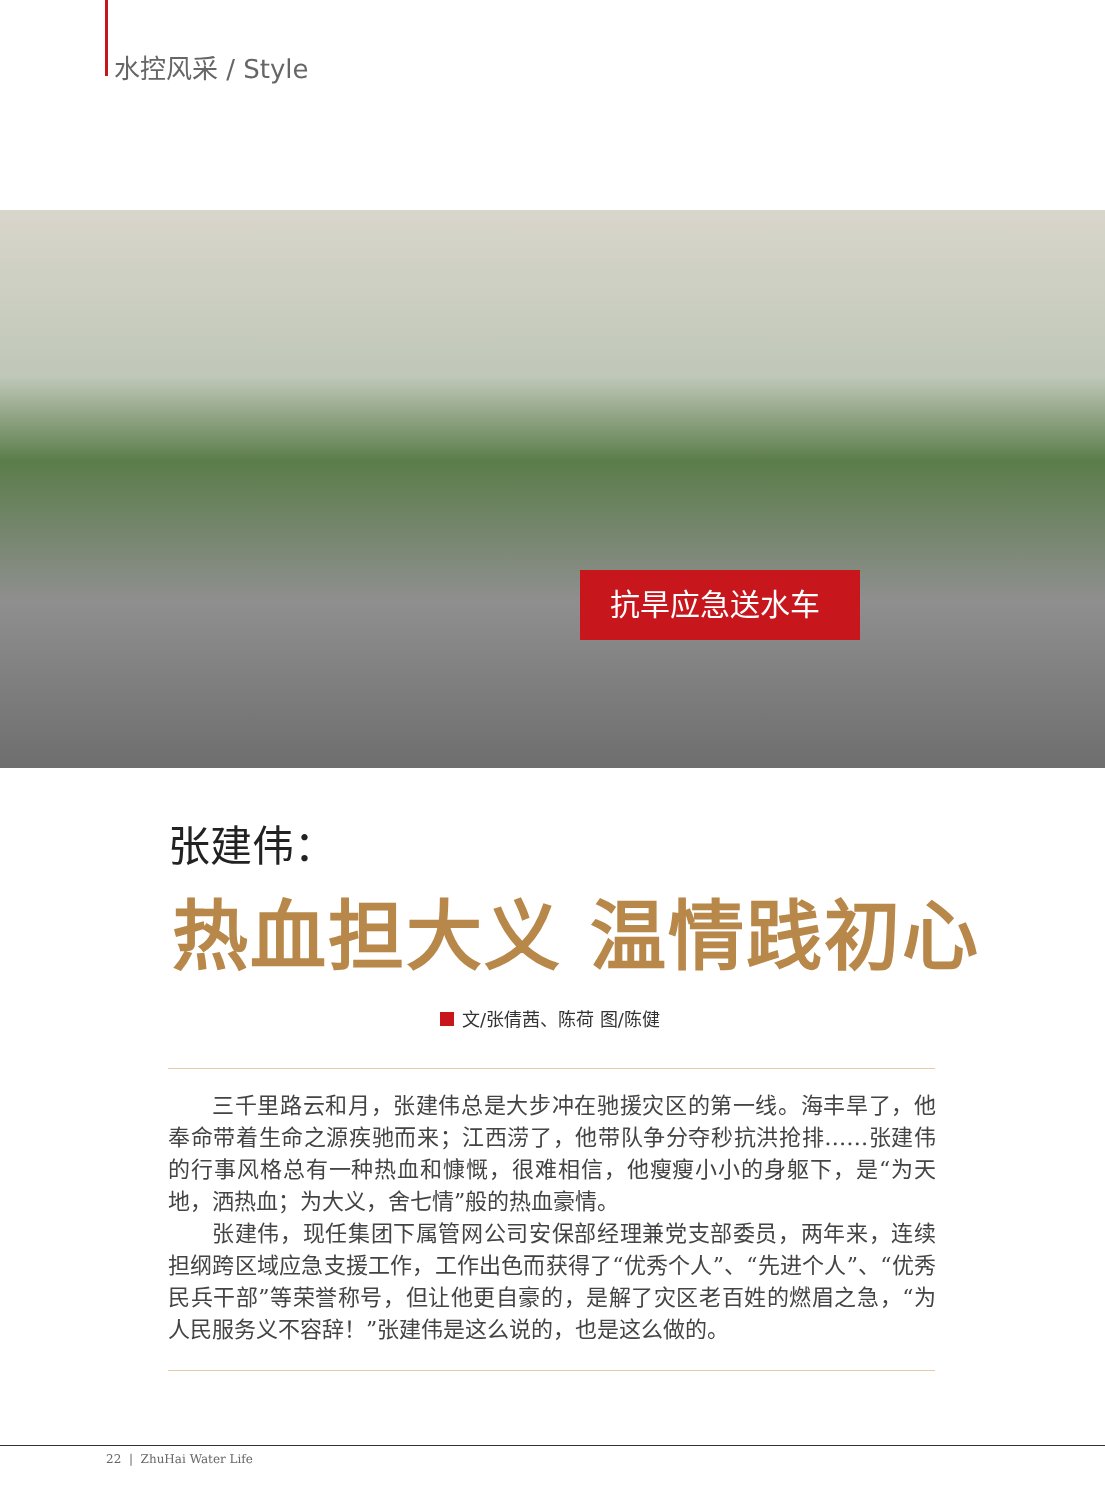水控风采 / Style
抗旱应急送水车
张建伟：
热血担大义 温情践初心
文/张倩茜、陈荷 图/陈健
三千里路云和月，张建伟总是大步冲在驰援灾区的第一线。海丰旱了，他奉命带着生命之源疾驰而来；江西涝了，他带队争分夺秒抗洪抢排……张建伟的行事风格总有一种热血和慷慨，很难相信，他瘦瘦小小的身躯下，是“为天地，洒热血；为大义，舍七情”般的热血豪情。
张建伟，现任集团下属管网公司安保部经理兼党支部委员，两年来，连续担纲跨区域应急支援工作，工作出色而获得了“优秀个人”、“先进个人”、“优秀民兵干部”等荣誉称号，但让他更自豪的，是解了灾区老百姓的燃眉之急，“为人民服务义不容辞！”张建伟是这么说的，也是这么做的。
22 | ZhuHai Water Life